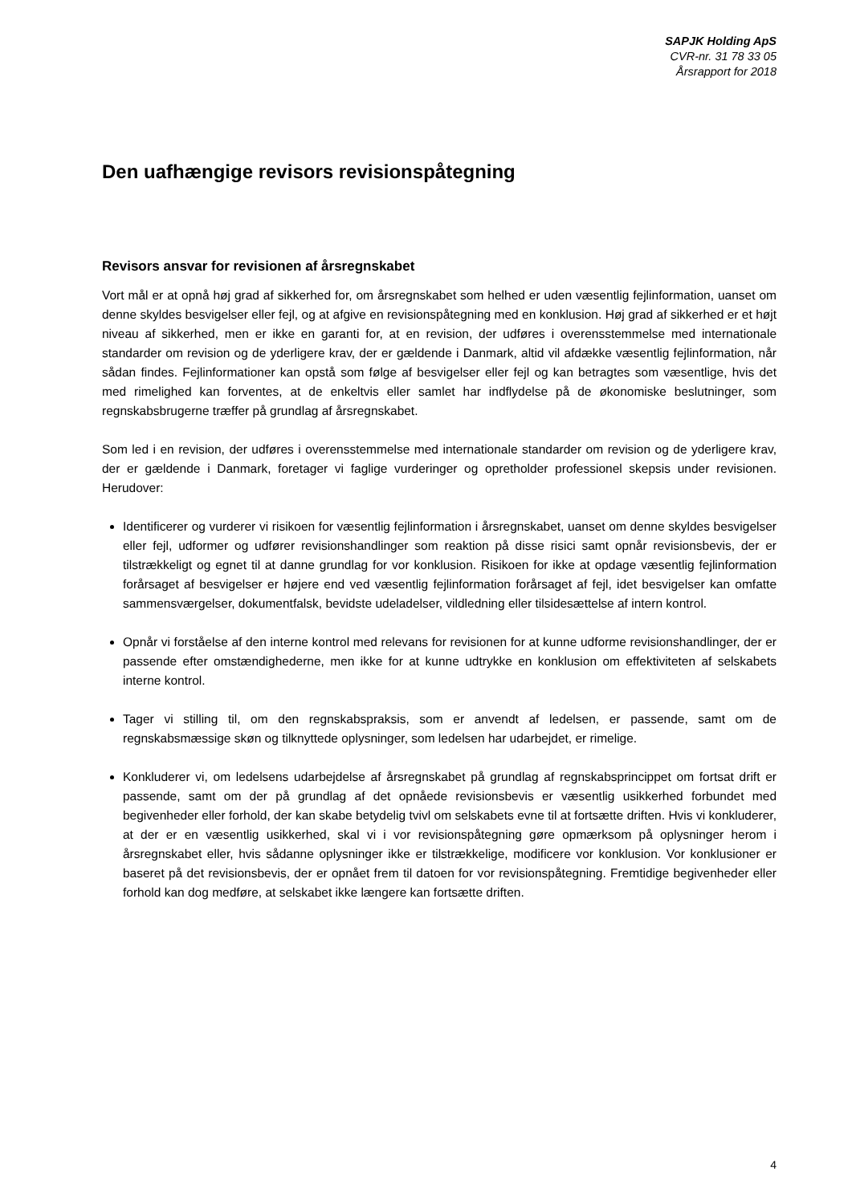SAPJK Holding ApS
CVR-nr. 31 78 33 05
Årsrapport for 2018
Den uafhængige revisors revisionspåtegning
Revisors ansvar for revisionen af årsregnskabet
Vort mål er at opnå høj grad af sikkerhed for, om årsregnskabet som helhed er uden væsentlig fejlinformation, uanset om denne skyldes besvigelser eller fejl, og at afgive en revisionspåtegning med en konklusion. Høj grad af sikkerhed er et højt niveau af sikkerhed, men er ikke en garanti for, at en revision, der udføres i overensstemmelse med internationale standarder om revision og de yderligere krav, der er gældende i Danmark, altid vil afdække væsentlig fejlinformation, når sådan findes. Fejlinformationer kan opstå som følge af besvigelser eller fejl og kan betragtes som væsentlige, hvis det med rimelighed kan forventes, at de enkeltvis eller samlet har indflydelse på de økonomiske beslutninger, som regnskabsbrugerne træffer på grundlag af årsregnskabet.
Som led i en revision, der udføres i overensstemmelse med internationale standarder om revision og de yderligere krav, der er gældende i Danmark, foretager vi faglige vurderinger og opretholder professionel skepsis under revisionen. Herudover:
Identificerer og vurderer vi risikoen for væsentlig fejlinformation i årsregnskabet, uanset om denne skyldes besvigelser eller fejl, udformer og udfører revisionshandlinger som reaktion på disse risici samt opnår revisionsbevis, der er tilstrækkeligt og egnet til at danne grundlag for vor konklusion. Risikoen for ikke at opdage væsentlig fejlinformation forårsaget af besvigelser er højere end ved væsentlig fejlinformation forårsaget af fejl, idet besvigelser kan omfatte sammensværgelser, dokumentfalsk, bevidste udeladelser, vildledning eller tilsidesættelse af intern kontrol.
Opnår vi forståelse af den interne kontrol med relevans for revisionen for at kunne udforme revisionshandlinger, der er passende efter omstændighederne, men ikke for at kunne udtrykke en konklusion om effektiviteten af selskabets interne kontrol.
Tager vi stilling til, om den regnskabspraksis, som er anvendt af ledelsen, er passende, samt om de regnskabsmæssige skøn og tilknyttede oplysninger, som ledelsen har udarbejdet, er rimelige.
Konkluderer vi, om ledelsens udarbejdelse af årsregnskabet på grundlag af regnskabsprincippet om fortsat drift er passende, samt om der på grundlag af det opnåede revisionsbevis er væsentlig usikkerhed forbundet med begivenheder eller forhold, der kan skabe betydelig tvivl om selskabets evne til at fortsætte driften. Hvis vi konkluderer, at der er en væsentlig usikkerhed, skal vi i vor revisionspåtegning gøre opmærksom på oplysninger herom i årsregnskabet eller, hvis sådanne oplysninger ikke er tilstrækkelige, modificere vor konklusion. Vor konklusioner er baseret på det revisionsbevis, der er opnået frem til datoen for vor revisionspåtegning. Fremtidige begivenheder eller forhold kan dog medføre, at selskabet ikke længere kan fortsætte driften.
4